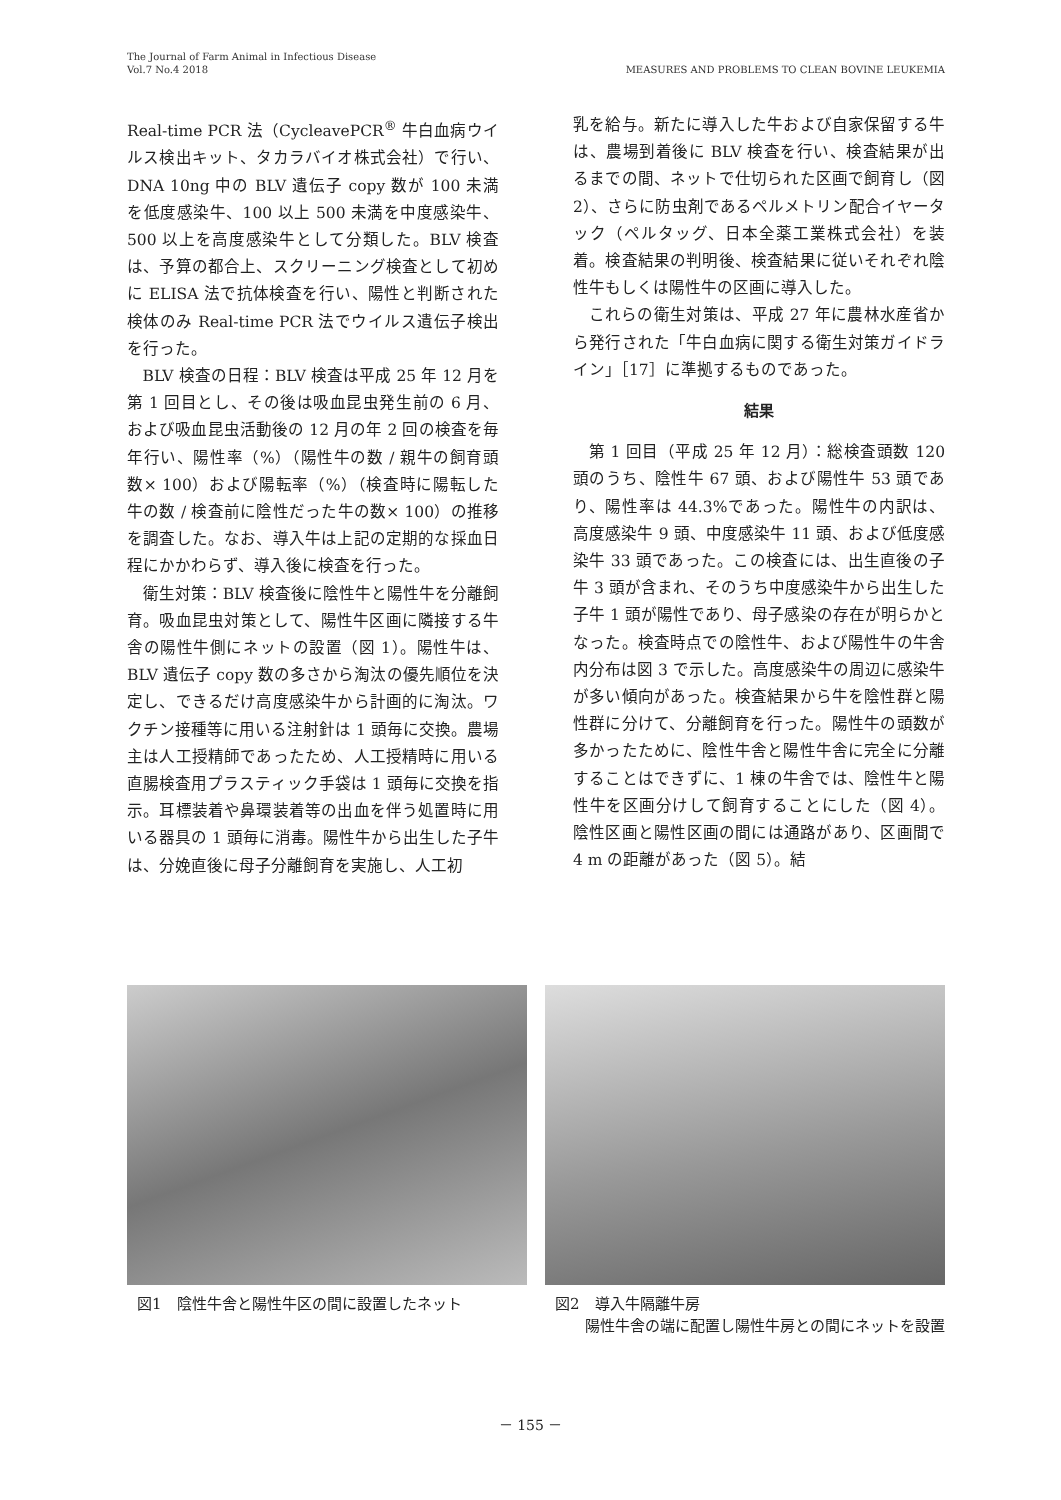MEASURES AND PROBLEMS TO CLEAN BOVINE LEUKEMIA The Journal of Farm Animal in Infectious Disease
Vol.7 No.4 2018
Real-time PCR 法（CycleavePCR<sup>®</sup> 牛白血病ウイルス検出キット、タカラバイオ株式会社）で行い、DNA 10ng 中の BLV 遺伝子 copy 数が 100 未満を低度感染牛、100 以上 500 未満を中度感染牛、500 以上を高度感染牛として分類した。BLV 検査は、予算の都合上、スクリーニング検査として初めに ELISA 法で抗体検査を行い、陽性と判断された検体のみ Real-time PCR 法でウイルス遺伝子検出を行った。
BLV 検査の日程：BLV 検査は平成 25 年 12 月を第 1 回目とし、その後は吸血昆虫発生前の 6 月、および吸血昆虫活動後の 12 月の年 2 回の検査を毎年行い、陽性率（%）（陽性牛の数 / 親牛の飼育頭数× 100）および陽転率（%）（検査時に陽転した牛の数 / 検査前に陰性だった牛の数× 100）の推移を調査した。なお、導入牛は上記の定期的な採血日程にかかわらず、導入後に検査を行った。
衛生対策：BLV 検査後に陰性牛と陽性牛を分離飼育。吸血昆虫対策として、陽性牛区画に隣接する牛舎の陽性牛側にネットの設置（図 1）。陽性牛は、BLV 遺伝子 copy 数の多さから淘汰の優先順位を決定し、できるだけ高度感染牛から計画的に淘汰。ワクチン接種等に用いる注射針は 1 頭毎に交換。農場主は人工授精師であったため、人工授精時に用いる直腸検査用プラスティック手袋は 1 頭毎に交換を指示。耳標装着や鼻環装着等の出血を伴う処置時に用いる器具の 1 頭毎に消毒。陽性牛から出生した子牛は、分娩直後に母子分離飼育を実施し、人工初
乳を給与。新たに導入した牛および自家保留する牛は、農場到着後に BLV 検査を行い、検査結果が出るまでの間、ネットで仕切られた区画で飼育し（図 2）、さらに防虫剤であるペルメトリン配合イヤータック（ペルタッグ、日本全薬工業株式会社）を装着。検査結果の判明後、検査結果に従いそれぞれ陰性牛もしくは陽性牛の区画に導入した。
これらの衛生対策は、平成 27 年に農林水産省から発行された「牛白血病に関する衛生対策ガイドライン」［17］に準拠するものであった。
結果
第 1 回目（平成 25 年 12 月）：総検査頭数 120 頭のうち、陰性牛 67 頭、および陽性牛 53 頭であり、陽性率は 44.3%であった。陽性牛の内訳は、高度感染牛 9 頭、中度感染牛 11 頭、および低度感染牛 33 頭であった。この検査には、出生直後の子牛 3 頭が含まれ、そのうち中度感染牛から出生した子牛 1 頭が陽性であり、母子感染の存在が明らかとなった。検査時点での陰性牛、および陽性牛の牛舎内分布は図 3 で示した。高度感染牛の周辺に感染牛が多い傾向があった。検査結果から牛を陰性群と陽性群に分けて、分離飼育を行った。陽性牛の頭数が多かったために、陰性牛舎と陽性牛舎に完全に分離することはできずに、1 棟の牛舎では、陰性牛と陽性牛を区画分けして飼育することにした（図 4）。陰性区画と陽性区画の間には通路があり、区画間で 4 m の距離があった（図 5）。結
図1　陰性牛舎と陽性牛区の間に設置したネット 図2　導入牛隔離牛房
　　陽性牛舎の端に配置し陽性牛房との間にネットを設置
－ 155 －